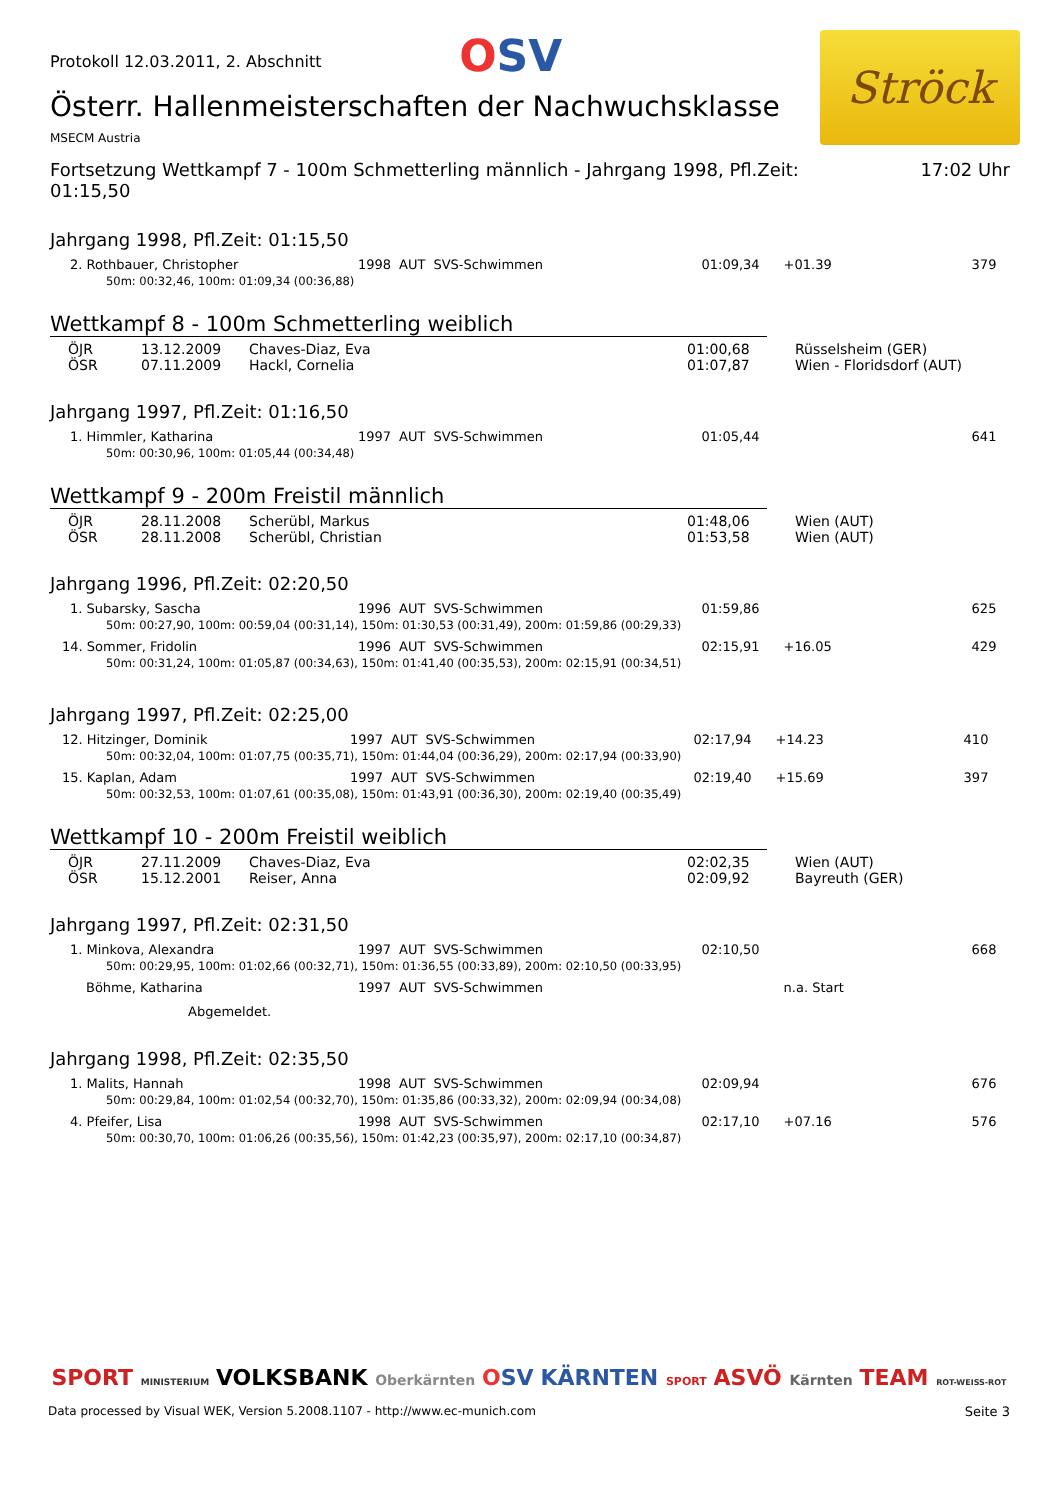Protokoll 12.03.2011, 2. Abschnitt
OSV
Ströck
Österr. Hallenmeisterschaften der Nachwuchsklasse
MSECM Austria
Fortsetzung Wettkampf 7 - 100m Schmetterling männlich - Jahrgang 1998, Pfl.Zeit:
01:15,50
17:02 Uhr
Jahrgang 1998, Pfl.Zeit: 01:15,50
| 2. Rothbauer, Christopher | 1998 | AUT | SVS-Schwimmen | 01:09,34 | +01.39 | 379 |
| 50m: 00:32,46, 100m: 01:09,34 (00:36,88) | | | | | | |
Wettkampf 8 - 100m Schmetterling weiblich
| ÖJR | 13.12.2009 | Chaves-Diaz, Eva | 01:00,68 | Rüsselsheim (GER) |
| ÖSR | 07.11.2009 | Hackl, Cornelia | 01:07,87 | Wien - Floridsdorf (AUT) |
Jahrgang 1997, Pfl.Zeit: 01:16,50
| 1. Himmler, Katharina | 1997 | AUT | SVS-Schwimmen | 01:05,44 | | 641 |
| 50m: 00:30,96, 100m: 01:05,44 (00:34,48) | | | | | | |
Wettkampf 9 - 200m Freistil männlich
| ÖJR | 28.11.2008 | Scherübl, Markus | 01:48,06 | Wien (AUT) |
| ÖSR | 28.11.2008 | Scherübl, Christian | 01:53,58 | Wien (AUT) |
Jahrgang 1996, Pfl.Zeit: 02:20,50
| 1. Subarsky, Sascha | 1996 | AUT | SVS-Schwimmen | 01:59,86 | | 625 |
| 50m: 00:27,90, 100m: 00:59,04 (00:31,14), 150m: 01:30,53 (00:31,49), 200m: 01:59,86 (00:29,33) | | | | | | |
| 14. Sommer, Fridolin | 1996 | AUT | SVS-Schwimmen | 02:15,91 | +16.05 | 429 |
| 50m: 00:31,24, 100m: 01:05,87 (00:34,63), 150m: 01:41,40 (00:35,53), 200m: 02:15,91 (00:34,51) | | | | | | |
Jahrgang 1997, Pfl.Zeit: 02:25,00
| 12. Hitzinger, Dominik | 1997 | AUT | SVS-Schwimmen | 02:17,94 | +14.23 | 410 |
| 50m: 00:32,04, 100m: 01:07,75 (00:35,71), 150m: 01:44,04 (00:36,29), 200m: 02:17,94 (00:33,90) | | | | | | |
| 15. Kaplan, Adam | 1997 | AUT | SVS-Schwimmen | 02:19,40 | +15.69 | 397 |
| 50m: 00:32,53, 100m: 01:07,61 (00:35,08), 150m: 01:43,91 (00:36,30), 200m: 02:19,40 (00:35,49) | | | | | | |
Wettkampf 10 - 200m Freistil weiblich
| ÖJR | 27.11.2009 | Chaves-Diaz, Eva | 02:02,35 | Wien (AUT) |
| ÖSR | 15.12.2001 | Reiser, Anna | 02:09,92 | Bayreuth (GER) |
Jahrgang 1997, Pfl.Zeit: 02:31,50
| 1. Minkova, Alexandra | 1997 | AUT | SVS-Schwimmen | 02:10,50 | | 668 |
| 50m: 00:29,95, 100m: 01:02,66 (00:32,71), 150m: 01:36,55 (00:33,89), 200m: 02:10,50 (00:33,95) | | | | | | |
| Böhme, Katharina | 1997 | AUT | SVS-Schwimmen | | n.a. Start | |
| Abgemeldet. | | | | | | |
Jahrgang 1998, Pfl.Zeit: 02:35,50
| 1. Malits, Hannah | 1998 | AUT | SVS-Schwimmen | 02:09,94 | | 676 |
| 50m: 00:29,84, 100m: 01:02,54 (00:32,70), 150m: 01:35,86 (00:33,32), 200m: 02:09,94 (00:34,08) | | | | | | |
| 4. Pfeifer, Lisa | 1998 | AUT | SVS-Schwimmen | 02:17,10 | +07.16 | 576 |
| 50m: 00:30,70, 100m: 01:06,26 (00:35,56), 150m: 01:42,23 (00:35,97), 200m: 02:17,10 (00:34,87) | | | | | | |
SPORT MINISTERIUM VOLKSBANK Oberkärnten OSV KÄRNTEN SPORT ASVÖ Kärnten TEAM ROT-WEISS-ROT
Data processed by Visual WEK, Version 5.2008.1107 - http://www.ec-munich.com Seite 3